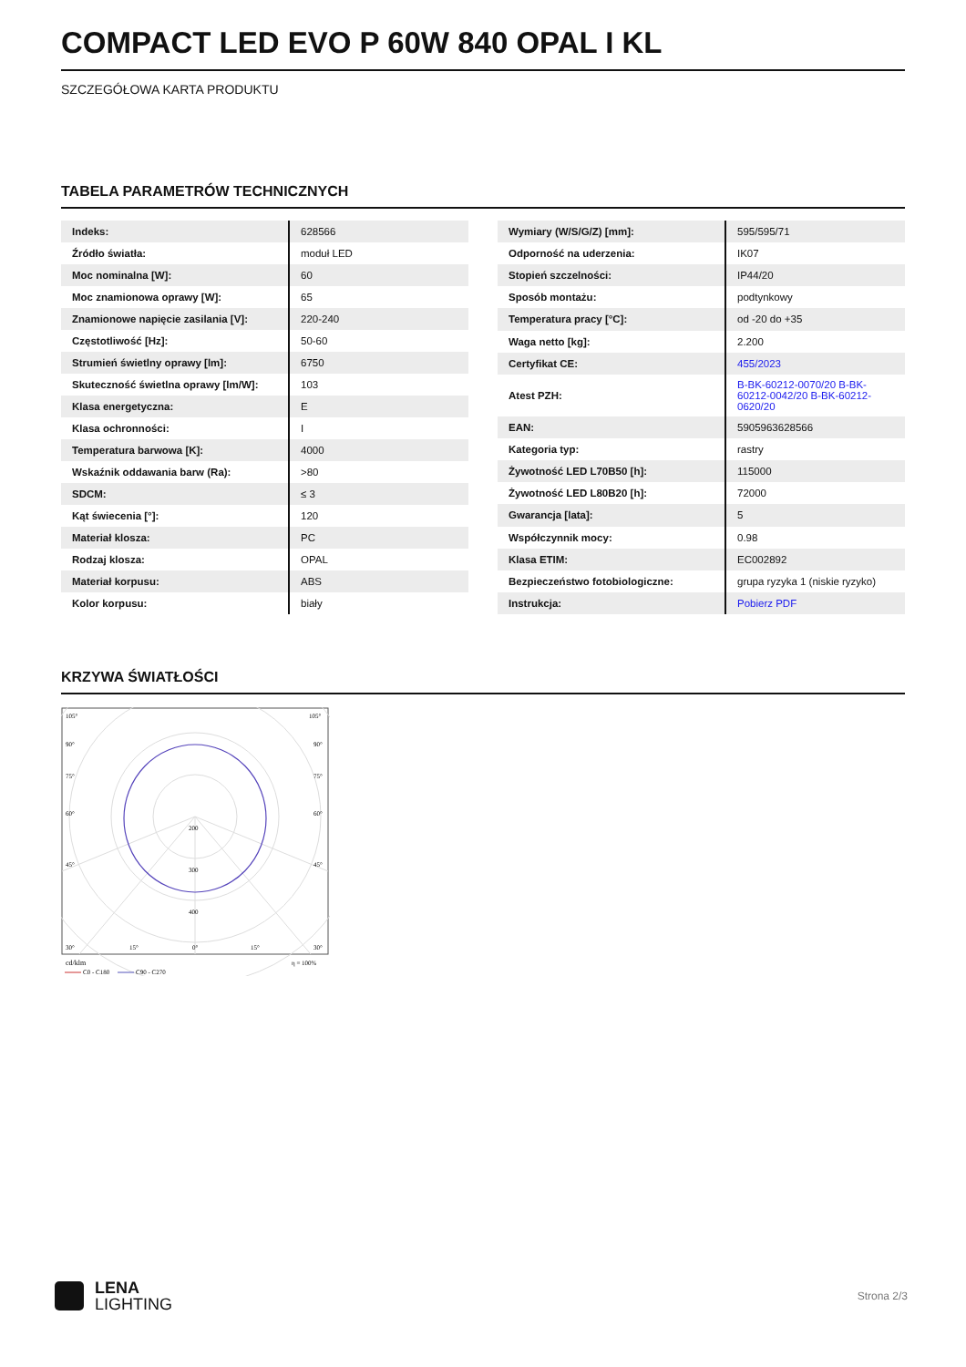COMPACT LED EVO P 60W 840 OPAL I KL
SZCZEGÓŁOWA KARTA PRODUKTU
TABELA PARAMETRÓW TECHNICZNYCH
| Indeks: | 628566 |
| Źródło światła: | moduł LED |
| Moc nominalna [W]: | 60 |
| Moc znamionowa oprawy [W]: | 65 |
| Znamionowe napięcie zasilania [V]: | 220-240 |
| Częstotliwość [Hz]: | 50-60 |
| Strumień świetlny oprawy [lm]: | 6750 |
| Skuteczność świetlna oprawy [lm/W]: | 103 |
| Klasa energetyczna: | E |
| Klasa ochronności: | I |
| Temperatura barwowa [K]: | 4000 |
| Wskaźnik oddawania barw (Ra): | >80 |
| SDCM: | ≤ 3 |
| Kąt świecenia [°]: | 120 |
| Materiał klosza: | PC |
| Rodzaj klosza: | OPAL |
| Materiał korpusu: | ABS |
| Kolor korpusu: | biały |
| Wymiary (W/S/G/Z) [mm]: | 595/595/71 |
| Odporność na uderzenia: | IK07 |
| Stopień szczelności: | IP44/20 |
| Sposób montażu: | podtynkowy |
| Temperatura pracy [°C]: | od -20 do +35 |
| Waga netto [kg]: | 2.200 |
| Certyfikat CE: | 455/2023 |
| Atest PZH: | B-BK-60212-0070/20 B-BK-60212-0042/20 B-BK-60212-0620/20 |
| EAN: | 5905963628566 |
| Kategoria typ: | rastry |
| Żywotność LED L70B50 [h]: | 115000 |
| Żywotność LED L80B20 [h]: | 72000 |
| Gwarancja [lata]: | 5 |
| Współczynnik mocy: | 0.98 |
| Klasa ETIM: | EC002892 |
| Bezpieczeństwo fotobiologiczne: | grupa ryzyka 1 (niskie ryzyko) |
| Instrukcja: | Pobierz PDF |
KRZYWA ŚWIATŁOŚCI
105°
105°
90°
90°
75°
75°
60°
60°
45°
45°
200
300
400
30°
15°
0°
15°
30°
cd/klm
η = 100%
C0 - C180
C90 - C270
LENA
LIGHTING
Strona 2/3